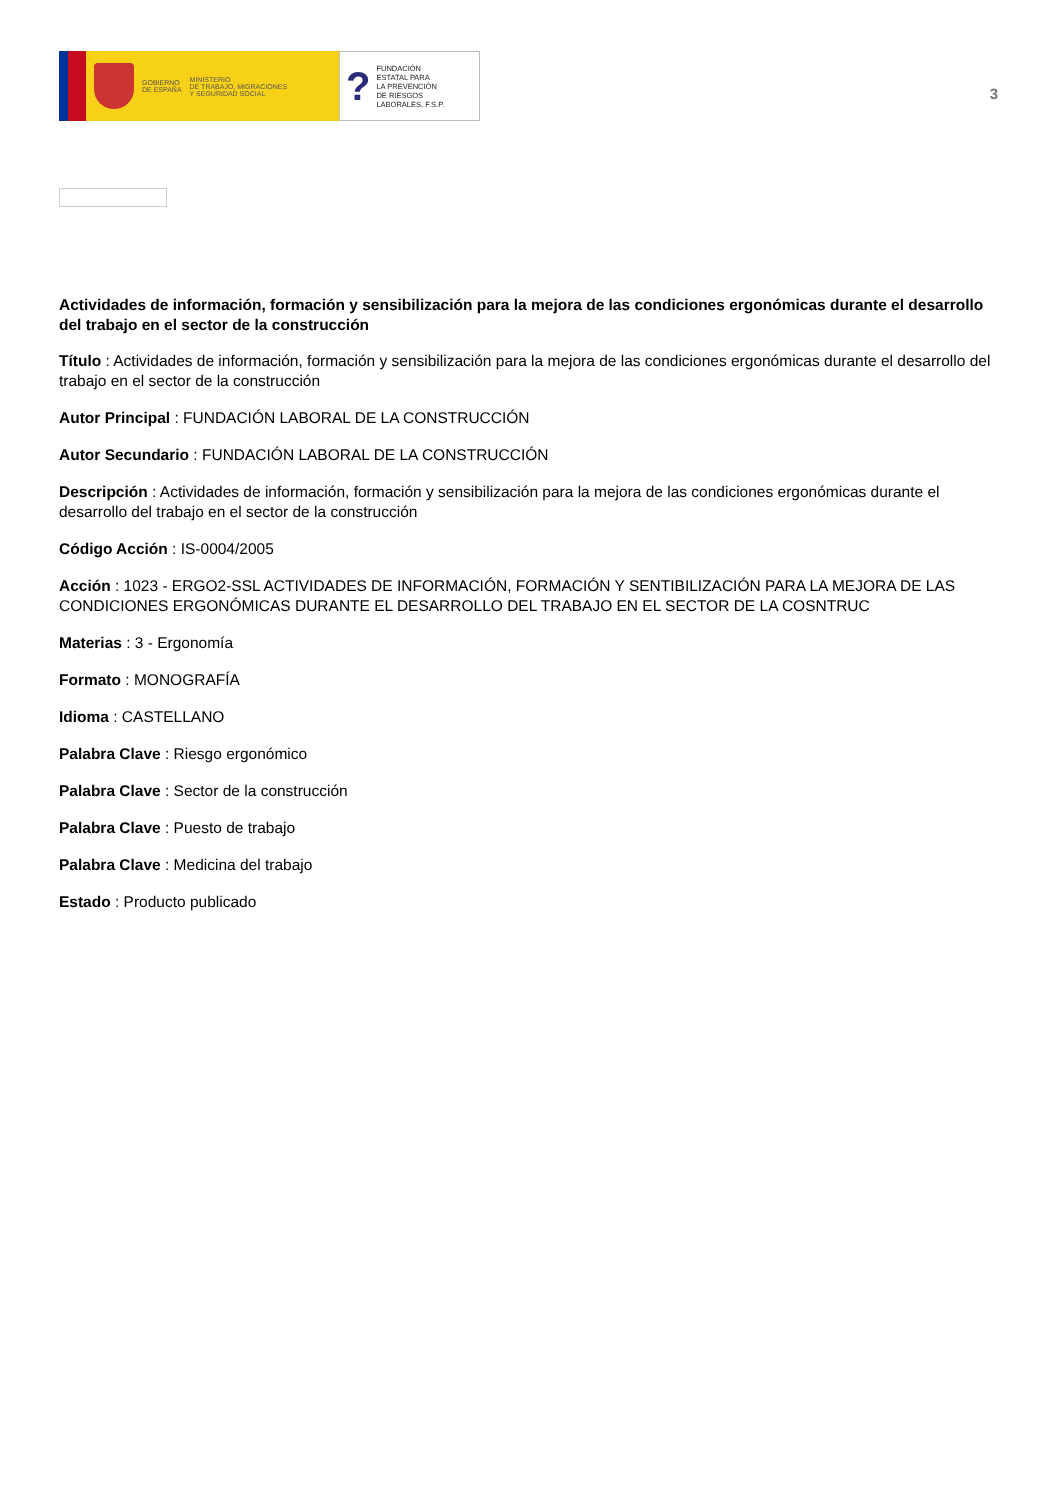GOBIERNO
DE ESPAÑA
MINISTERIO
DE TRABAJO, MIGRACIONES
Y SEGURIDAD SOCIAL
?
FUNDACIÓN
ESTATAL PARA
LA PREVENCIÓN
DE RIESGOS
LABORALES, F.S.P.
3
Actividades de información, formación y sensibilización para la mejora de las condiciones ergonómicas durante el desarrollo del trabajo en el sector de la construcción
Título : Actividades de información, formación y sensibilización para la mejora de las condiciones ergonómicas durante el desarrollo del trabajo en el sector de la construcción
Autor Principal : FUNDACIÓN LABORAL DE LA CONSTRUCCIÓN
Autor Secundario : FUNDACIÓN LABORAL DE LA CONSTRUCCIÓN
Descripción : Actividades de información, formación y sensibilización para la mejora de las condiciones ergonómicas durante el desarrollo del trabajo en el sector de la construcción
Código Acción : IS-0004/2005
Acción : 1023 - ERGO2-SSL ACTIVIDADES DE INFORMACIÓN, FORMACIÓN Y SENTIBILIZACIÓN PARA LA MEJORA DE LAS CONDICIONES ERGONÓMICAS DURANTE EL DESARROLLO DEL TRABAJO EN EL SECTOR DE LA COSNTRUC
Materias : 3 - Ergonomía
Formato : MONOGRAFÍA
Idioma : CASTELLANO
Palabra Clave : Riesgo ergonómico
Palabra Clave : Sector de la construcción
Palabra Clave : Puesto de trabajo
Palabra Clave : Medicina del trabajo
Estado : Producto publicado